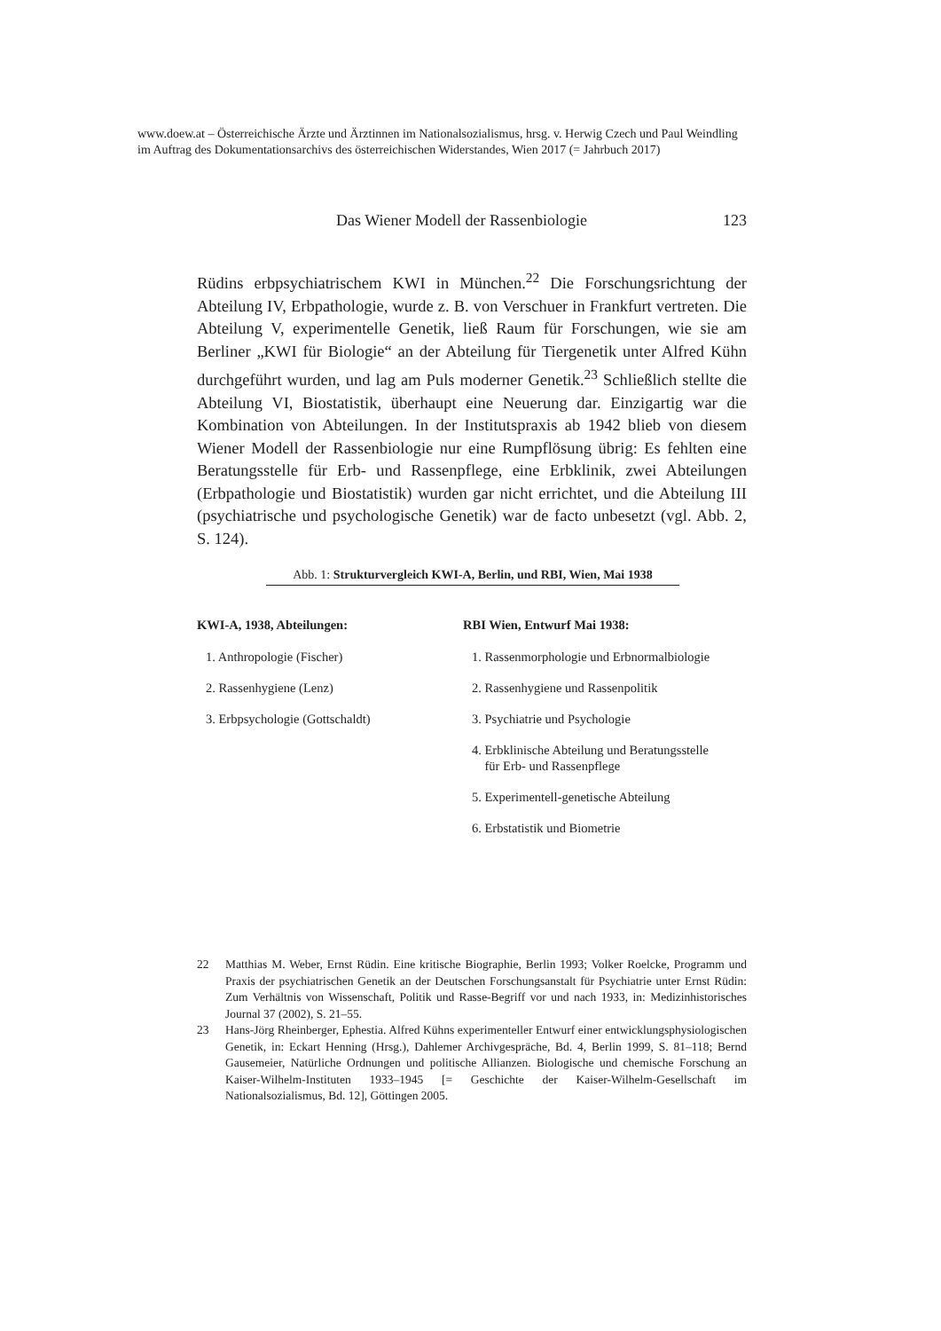www.doew.at – Österreichische Ärzte und Ärztinnen im Nationalsozialismus, hrsg. v. Herwig Czech und Paul Weindling im Auftrag des Dokumentationsarchivs des österreichischen Widerstandes, Wien 2017 (= Jahrbuch 2017)
Das Wiener Modell der Rassenbiologie 123
Rüdins erbpsychiatrischem KWI in München.<sup>22</sup> Die Forschungsrichtung der Abteilung IV, Erbpathologie, wurde z. B. von Verschuer in Frankfurt vertreten. Die Abteilung V, experimentelle Genetik, ließ Raum für Forschungen, wie sie am Berliner „KWI für Biologie“ an der Abteilung für Tiergenetik unter Alfred Kühn durchgeführt wurden, und lag am Puls moderner Genetik.<sup>23</sup> Schließlich stellte die Abteilung VI, Biostatistik, überhaupt eine Neuerung dar. Einzigartig war die Kombination von Abteilungen. In der Institutspraxis ab 1942 blieb von diesem Wiener Modell der Rassenbiologie nur eine Rumpflösung übrig: Es fehlten eine Beratungsstelle für Erb- und Rassenpflege, eine Erbklinik, zwei Abteilungen (Erbpathologie und Biostatistik) wurden gar nicht errichtet, und die Abteilung III (psychiatrische und psychologische Genetik) war de facto unbesetzt (vgl. Abb. 2, S. 124).
Abb. 1: Strukturvergleich KWI-A, Berlin, und RBI, Wien, Mai 1938
| KWI-A, 1938, Abteilungen: | RBI Wien, Entwurf Mai 1938: |
| --- | --- |
| 1. Anthropologie (Fischer) | 1. Rassenmorphologie und Erbnormalbiologie |
| 2. Rassenhygiene (Lenz) | 2. Rassenhygiene und Rassenpolitik |
| 3. Erbpsychologie (Gottschaldt) | 3. Psychiatrie und Psychologie |
| | 4. Erbklinische Abteilung und Beratungsstelle für Erb- und Rassenpflege |
| | 5. Experimentell-genetische Abteilung |
| | 6. Erbstatistik und Biometrie |
22 Matthias M. Weber, Ernst Rüdin. Eine kritische Biographie, Berlin 1993; Volker Roelcke, Programm und Praxis der psychiatrischen Genetik an der Deutschen Forschungsanstalt für Psychiatrie unter Ernst Rüdin: Zum Verhältnis von Wissenschaft, Politik und Rasse-Begriff vor und nach 1933, in: Medizinhistorisches Journal 37 (2002), S. 21–55.
23 Hans-Jörg Rheinberger, Ephestia. Alfred Kühns experimenteller Entwurf einer entwicklungsphysiologischen Genetik, in: Eckart Henning (Hrsg.), Dahlemer Archivgespräche, Bd. 4, Berlin 1999, S. 81–118; Bernd Gausemeier, Natürliche Ordnungen und politische Allianzen. Biologische und chemische Forschung an Kaiser-Wilhelm-Instituten 1933–1945 [= Geschichte der Kaiser-Wilhelm-Gesellschaft im Nationalsozialismus, Bd. 12], Göttingen 2005.